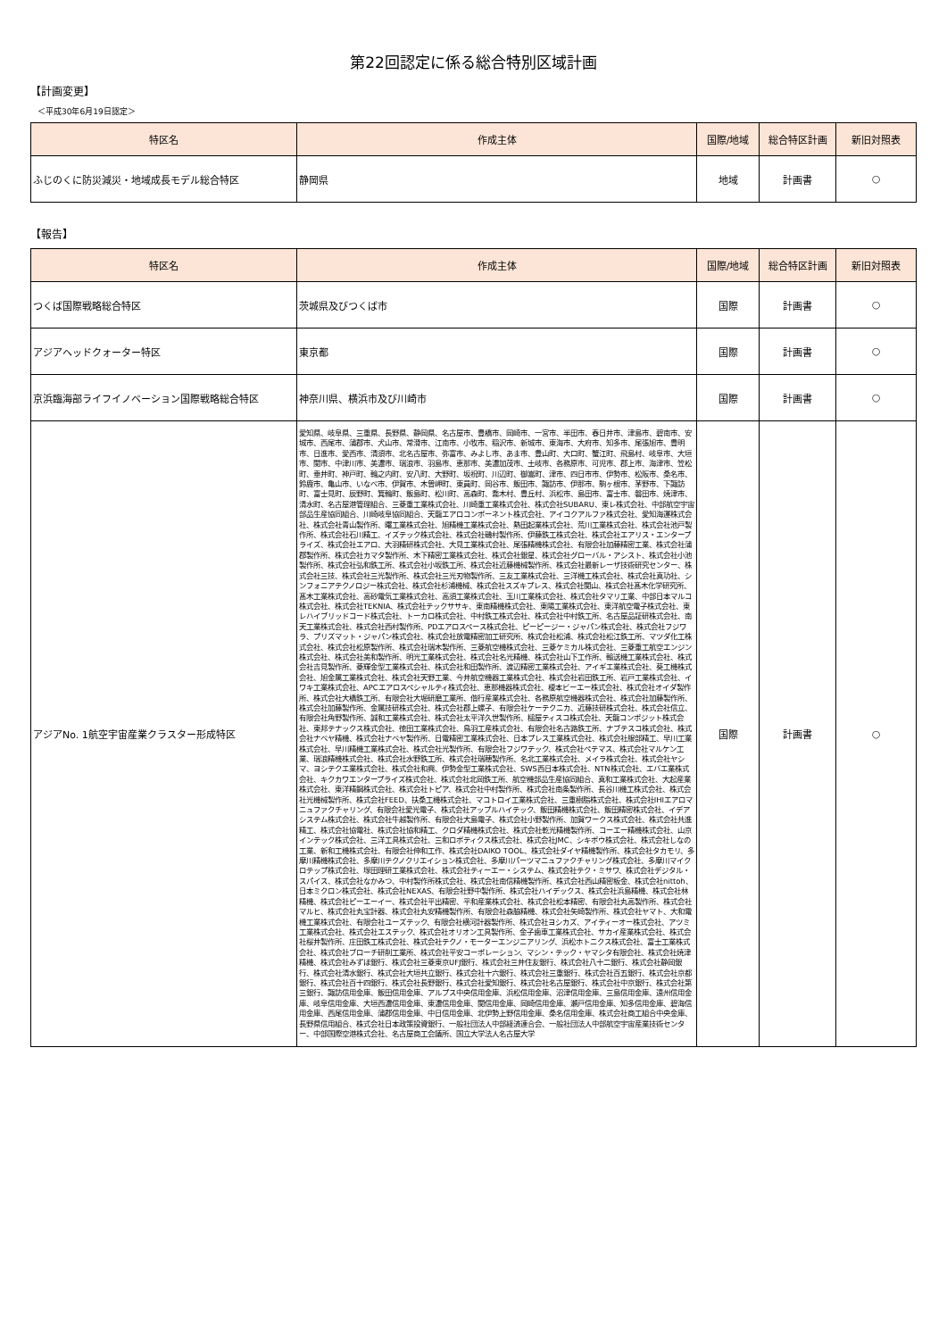第22回認定に係る総合特別区域計画
【計画変更】
＜平成30年6月19日認定＞
| 特区名 | 作成主体 | 国際/地域 | 総合特区計画 | 新旧対照表 |
| --- | --- | --- | --- | --- |
| ふじのくに防災減災・地域成長モデル総合特区 | 静岡県 | 地域 | 計画書 | ○ |
【報告】
| 特区名 | 作成主体 | 国際/地域 | 総合特区計画 | 新旧対照表 |
| --- | --- | --- | --- | --- |
| つくば国際戦略総合特区 | 茨城県及びつくば市 | 国際 | 計画書 | ○ |
| アジアヘッドクォーター特区 | 東京都 | 国際 | 計画書 | ○ |
| 京浜臨海部ライフイノベーション国際戦略総合特区 | 神奈川県、横浜市及び川崎市 | 国際 | 計画書 | ○ |
| アジアNo. 1航空宇宙産業クラスター形成特区 | 愛知県、岐阜県、三重県、長野県、静岡県、名古屋市、豊橋市、岡崎市、一宮市、半田市、春日井市、津島市、碧南市、安城市、西尾市、蒲郡市、犬山市、常滑市、江南市、小牧市、稲沢市、新城市、東海市、大府市、知多市、尾張旭市、豊明市、日進市、愛西市、清須市、北名古屋市、弥富市、みよし市、あま市、豊山町、大口町、蟹江町、飛島村、岐阜市、大垣市、関市、中津川市、美濃市、瑞浪市、羽島市、恵那市、美濃加茂市、土岐市、各務原市、可児市、郡上市、海津市、笠松町、垂井町、神戸町、輪之内町、安八町、大野町、坂祝町、川辺町、御嵩町、津市、四日市市、伊勢市、松阪市、桑名市、鈴鹿市、亀山市、いなべ市、伊賀市、木曽岬町、東員町、岡谷市、飯田市、諏訪市、伊那市、駒ヶ根市、茅野市、下諏訪町、富士見町、辰野町、箕輪町、飯島町、松川町、高森町、喬木村、豊丘村、浜松市、島田市、富士市、磐田市、焼津市、清水町、名古屋港管理組合、三菱重工業株式会社、川崎重工業株式会社、株式会社SUBARU、東レ株式会社、中部航空宇宙部品生産協同組合、川崎岐阜協同組合、天龍エアロコンポーネント株式会社、アイコクアルファ株式会社、愛知海運株式会社、株式会社青山製作所、曙工業株式会社、旭精機工業株式会社、熱田起業株式会社、荒川工業株式会社、株式会社池戸製作所、株式会社石川精工、イズテック株式会社、株式会社磯村製作所、伊藤鉄工株式会社、株式会社エアリス・エンタープライズ、株式会社エアロ、大羽精研株式会社、大見工業株式会社、尾張精機株式会社、有限会社加藤精密工業、株式会社蒲郡製作所、株式会社カマタ製作所、木下精密工業株式会社、株式会社銀星、株式会社グローバル・アシスト、株式会社小池製作所、株式会社弘和鉄工所、株式会社小坂鉄工所、株式会社近藤機械製作所、株式会社最新レーザ技術研究センター、株式会社三技、株式会社三光製作所、株式会社三光刃物製作所、三友工業株式会社、三洋機工株式会社、株式会社真功社、シンフォニアテクノロジー株式会社、株式会社杉浦機械、株式会社スズキプレス、株式会社関山、株式会社髙木化学研究所、髙木工業株式会社、高砂電気工業株式会社、高須工業株式会社、玉川工業株式会社、株式会社タマリ工業、中部日本マルコ株式会社、株式会社TEKNIA、株式会社テックササキ、東南精機株式会社、東陽工業株式会社、東洋航空電子株式会社、東レハイブリッドコード株式会社、トーカロ株式会社、中村鉄工株式会社、株式会社中村鉄工所、名古屋品証研株式会社、南天工業株式会社、株式会社西村製作所、PDエアロスペース株式会社、ピーピージー・ジャパン株式会社、株式会社フジワラ、プリズマット・ジャパン株式会社、株式会社放電精密加工研究所、株式会社松浦、株式会社松江鉄工所、マツダ化工株式会社、株式会社松原製作所、株式会社瑞木製作所、三菱航空機株式会社、三菱ケミカル株式会社、三菱重工航空エンジン株式会社、株式会社美和製作所、明光工業株式会社、株式会社名光精機、株式会社山下工作所、輸送機工業株式会社、株式会社吉見製作所、菱輝金型工業株式会社、株式会社和田製作所、渡辺精密工業株式会社、アイギエ業株式会社、葵工機株式会社、旭金属工業株式会社、株式会社天野工業、今井航空機器工業株式会社、株式会社岩田鉄工所、岩戸工業株式会社、イワキ工業株式会社、APCエアロスペシャルティ株式会社、恵那機器株式会社、榎本ビーエー株式会社、株式会社オイダ製作所、株式会社大橋鉄工所、有限会社大堀研磨工業所、偕行産業株式会社、各務原航空機器株式会社、株式会社加藤製作所、株式会社加藤製作所、金属技研株式会社、株式会社郡上螺子、有限会社ケーテクニカ、近藤技研株式会社、株式会社信立、有限会社角野製作所、誠和工業株式会社、株式会社太平洋久世製作所、槌屋ティスコ株式会社、天龍コンポジット株式会社、東邦テナックス株式会社、徳田工業株式会社、鳥羽工産株式会社、有限会社名古路鉄工所、ナブテスコ株式会社、株式会社ナベヤ精機、株式会社ナベヤ製作所、日電精密工業株式会社、日本プレス工業株式会社、株式会社服部精工、早川工業株式会社、早川精機工業株式会社、株式会社光製作所、有限会社フジワテック、株式会社ペテマス、株式会社マルケン工業、瑞浪精機株式会社、株式会社水野鉄工所、株式会社瑞穂製作所、名北工業株式会社、メイラ株式会社、株式会社ヤシマ、ヨシテクエ業株式会社、株式会社和興、伊勢金型工業株式会社、SWS西日本株式会社、NTN株式会社、エバエ業株式会社、キクカワエンタープライズ株式会社、株式会社北岡鉄工所、航空機部品生産協同組合、真和工業株式会社、大起産業株式会社、東洋精鋼株式会社、株式会社トピア、株式会社中村製作所、株式会社南条製作所、長谷川機工株式会社、株式会社光機械製作所、株式会社FEED、扶桑工機株式会社、マコトロイ工業株式会社、三重樹脂株式会社、株式会社IHIエアロマニュファクチャリング、有限会社愛光電子、株式会社アップルハイテック、飯田精機株式会社、飯田精密株式会社、イデアシステム株式会社、株式会社牛越製作所、有限会社大島電子、株式会社小野製作所、加賀ワークス株式会社、株式会社共進精工、株式会社協電社、株式会社協和精工、クロダ精機株式会社、株式会社乾光精機製作所、コーエー精機株式会社、山京インテック株式会社、三洋工具株式会社、三和ロボティクス株式会社、株式会社JMC、シキボウ株式会社、株式会社しなの工業、新和工機株式会社、有限会社伸和工作、株式会社DAIKO TOOL、株式会社ダイヤ精機製作所、株式会社タカモリ、多摩川精機株式会社、多摩川テクノクリエイション株式会社、多摩川パーツマニュファクチャリング株式会社、多摩川マイクロテップ株式会社、塚田理研工業株式会社、株式会社ティーエー・システム、株式会社テク・ミサワ、株式会社デジタル・スパイス、株式会社なかみつ、中村製作所株式会社、株式会社南信精機製作所、株式会社西山精密板金、株式会社nittoh、日本ミクロン株式会社、株式会社NEXAS、有限会社野中製作所、株式会社ハイデックス、株式会社浜島精機、株式会社林精機、株式会社ピーエーイー、株式会社平出精密、平和産業株式会社、株式会社松本精密、有限会社丸高製作所、株式会社マルヒ、株式会社丸宝計器、株式会社丸安精機製作所、有限会社森脇精機、株式会社矢崎製作所、株式会社ヤマト、大和電機工業株式会社、有限会社ユーズテック、有限会社横河計器製作所、株式会社ヨシカズ、アイティーオー株式会社、アツミ工業株式会社、株式会社エステック、株式会社オリオン工具製作所、金子歯車工業株式会社、サカイ産業株式会社、株式会社桜井製作所、庄田鉄工株式会社、株式会社テクノ・モーターエンジニアリング、浜松ホトニクス株式会社、富士工業株式会社、株式会社ブローチ研削工業所、株式会社平安コーポレーション、マシン・テック・ヤマシタ有限会社、株式会社焼津精機、株式会社みずほ銀行、株式会社三菱東京UFJ銀行、株式会社三井住友銀行、株式会社八十二銀行、株式会社静岡銀行、株式会社清水銀行、株式会社大垣共立銀行、株式会社十六銀行、株式会社三重銀行、株式会社百五銀行、株式会社京都銀行、株式会社百十四銀行、株式会社長野銀行、株式会社愛知銀行、株式会社名古屋銀行、株式会社中京銀行、株式会社第三銀行、諏訪信用金庫、飯田信用金庫、アルプス中央信用金庫、浜松信用金庫、沼津信用金庫、三島信用金庫、遠州信用金庫、岐阜信用金庫、大垣西濃信用金庫、東濃信用金庫、関信用金庫、岡崎信用金庫、瀬戸信用金庫、知多信用金庫、碧海信用金庫、西尾信用金庫、蒲郡信用金庫、中日信用金庫、北伊勢上野信用金庫、桑名信用金庫、株式会社商工組合中央金庫、長野県信用組合、株式会社日本政策投資銀行、一般社団法人中部経済連合会、一般社団法人中部航空宇宙産業技術センター、中部国際空港株式会社、名古屋商工会議所、国立大学法人名古屋大学 | 国際 | 計画書 | ○ |